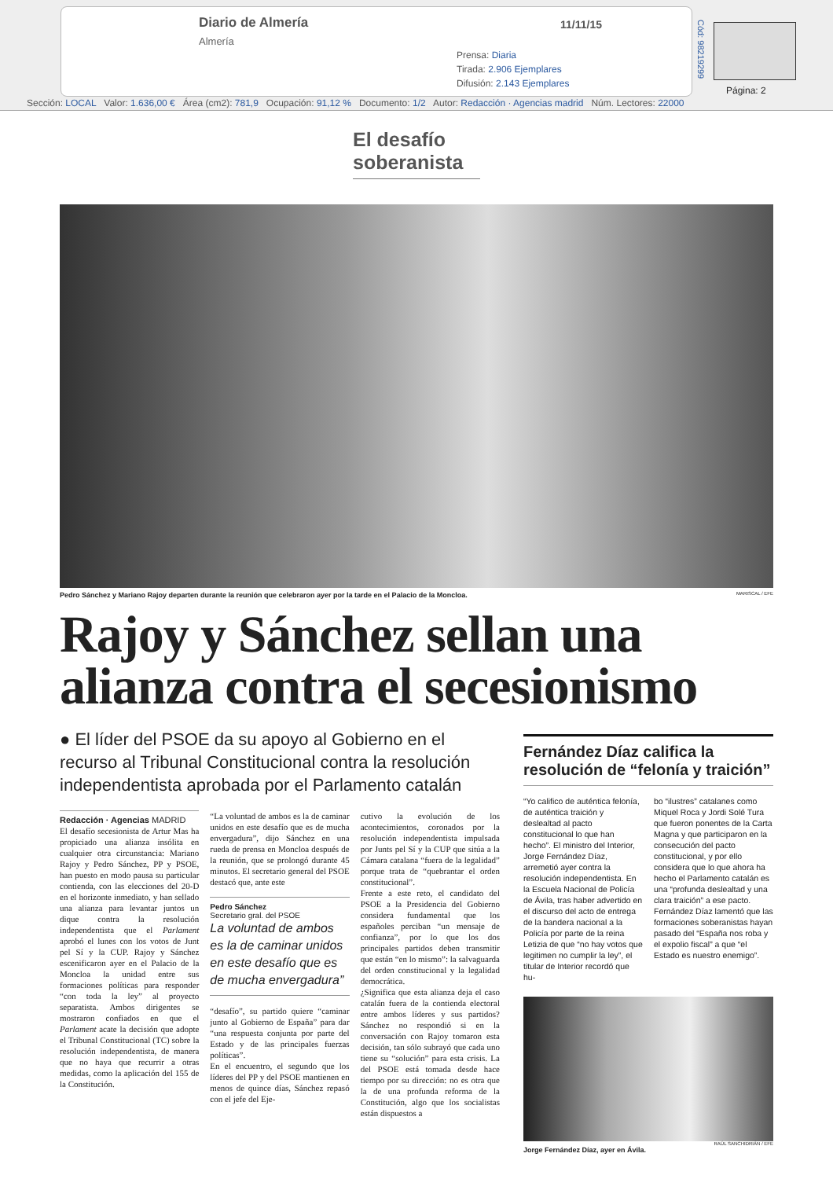Diario de Almería
Almería
11/11/15
Prensa: Diaria
Tirada: 2.906 Ejemplares
Difusión: 2.143 Ejemplares
Cód: 98219299
Página: 2
Sección: LOCAL Valor: 1.636,00 € Área (cm2): 781,9 Ocupación: 91,12 % Documento: 1/2 Autor: Redacción · Agencias madrid Núm. Lectores: 22000
El desafío soberanista
Pedro Sánchez y Mariano Rajoy departen durante la reunión que celebraron ayer por la tarde en el Palacio de la Moncloa. MARISCAL / EFE
Rajoy y Sánchez sellan una alianza contra el secesionismo
● El líder del PSOE da su apoyo al Gobierno en el recurso al Tribunal Constitucional contra la resolución independentista aprobada por el Parlamento catalán
Redacción · Agencias MADRID
El desafío secesionista de Artur Mas ha propiciado una alianza insólita en cualquier otra circunstancia: Mariano Rajoy y Pedro Sánchez, PP y PSOE, han puesto en modo pausa su particular contienda, con las elecciones del 20-D en el horizonte inmediato, y han sellado una alianza para levantar juntos un dique contra la resolución independentista que el Parlament aprobó el lunes con los votos de Junt pel Sí y la CUP. Rajoy y Sánchez escenificaron ayer en el Palacio de la Moncloa la unidad entre sus formaciones políticas para responder “con toda la ley” al proyecto separatista. Ambos dirigentes se mostraron confiados en que el Parlament acate la decisión que adopte el Tribunal Constitucional (TC) sobre la resolución independentista, de manera que no haya que recurrir a otras medidas, como la aplicación del 155 de la Constitución.
“La voluntad de ambos es la de caminar unidos en este desafío que es de mucha envergadura”, dijo Sánchez en una rueda de prensa en Moncloa después de la reunión, que se prolongó durante 45 minutos. El secretario general del PSOE destacó que, ante este
Pedro Sánchez
Secretario gral. del PSOE
La voluntad de ambos es la de caminar unidos en este desafío que es de mucha envergadura”
“desafío”, su partido quiere “caminar junto al Gobierno de España” para dar “una respuesta conjunta por parte del Estado y de las principales fuerzas políticas”.
En el encuentro, el segundo que los líderes del PP y del PSOE mantienen en menos de quince días, Sánchez repasó con el jefe del Eje-
cutivo la evolución de los acontecimientos, coronados por la resolución independentista impulsada por Junts pel Sí y la CUP que sitúa a la Cámara catalana “fuera de la legalidad” porque trata de “quebrantar el orden constitucional”.
Frente a este reto, el candidato del PSOE a la Presidencia del Gobierno considera fundamental que los españoles perciban “un mensaje de confianza”, por lo que los dos principales partidos deben transmitir que están “en lo mismo”: la salvaguarda del orden constitucional y la legalidad democrática.
¿Significa que esta alianza deja el caso catalán fuera de la contienda electoral entre ambos líderes y sus partidos? Sánchez no respondió si en la conversación con Rajoy tomaron esta decisión, tan sólo subrayó que cada uno tiene su “solución” para esta crisis. La del PSOE está tomada desde hace tiempo por su dirección: no es otra que la de una profunda reforma de la Constitución, algo que los socialistas están dispuestos a
Fernández Díaz califica la resolución de “felonía y traición”
“Yo califico de auténtica felonía, de auténtica traición y deslealtad al pacto constitucional lo que han hecho”. El ministro del Interior, Jorge Fernández Díaz, arremetió ayer contra la resolución independentista. En la Escuela Nacional de Policía de Ávila, tras haber advertido en el discurso del acto de entrega de la bandera nacional a la Policía por parte de la reina Letizia de que “no hay votos que legitimen no cumplir la ley”, el titular de Interior recordó que hu-
bo “ilustres” catalanes como Miquel Roca y Jordi Solé Tura que fueron ponentes de la Carta Magna y que participaron en la consecución del pacto constitucional, y por ello considera que lo que ahora ha hecho el Parlamento catalán es una “profunda deslealtad y una clara traición” a ese pacto. Fernández Díaz lamentó que las formaciones soberanistas hayan pasado del “España nos roba y el expolio fiscal” a que “el Estado es nuestro enemigo”.
RAÚL SANCHIDRIÁN / EFE
Jorge Fernández Díaz, ayer en Ávila.